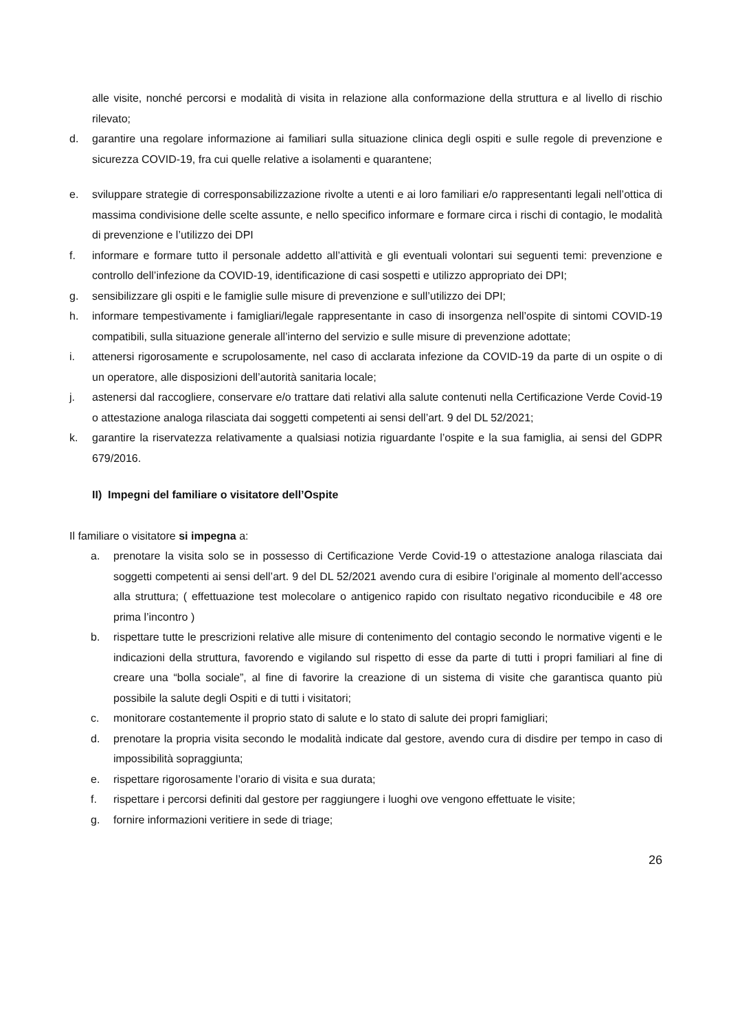alle visite, nonché percorsi e modalità di visita in relazione alla conformazione della struttura e al livello di rischio rilevato;
d. garantire una regolare informazione ai familiari sulla situazione clinica degli ospiti e sulle regole di prevenzione e sicurezza COVID-19, fra cui quelle relative a isolamenti e quarantene;
e. sviluppare strategie di corresponsabilizzazione rivolte a utenti e ai loro familiari e/o rappresentanti legali nell’ottica di massima condivisione delle scelte assunte, e nello specifico informare e formare circa i rischi di contagio, le modalità di prevenzione e l’utilizzo dei DPI
f. informare e formare tutto il personale addetto all’attività e gli eventuali volontari sui seguenti temi: prevenzione e controllo dell’infezione da COVID-19, identificazione di casi sospetti e utilizzo appropriato dei DPI;
g. sensibilizzare gli ospiti e le famiglie sulle misure di prevenzione e sull’utilizzo dei DPI;
h. informare tempestivamente i famigliari/legale rappresentante in caso di insorgenza nell’ospite di sintomi COVID-19 compatibili, sulla situazione generale all’interno del servizio e sulle misure di prevenzione adottate;
i. attenersi rigorosamente e scrupolosamente, nel caso di acclarata infezione da COVID-19 da parte di un ospite o di un operatore, alle disposizioni dell’autorità sanitaria locale;
j. astenersi dal raccogliere, conservare e/o trattare dati relativi alla salute contenuti nella Certificazione Verde Covid-19 o attestazione analoga rilasciata dai soggetti competenti ai sensi dell’art. 9 del DL 52/2021;
k. garantire la riservatezza relativamente a qualsiasi notizia riguardante l’ospite e la sua famiglia, ai sensi del GDPR 679/2016.
II) Impegni del familiare o visitatore dell’Ospite
Il familiare o visitatore si impegna a:
a. prenotare la visita solo se in possesso di Certificazione Verde Covid-19 o attestazione analoga rilasciata dai soggetti competenti ai sensi dell’art. 9 del DL 52/2021 avendo cura di esibire l’originale al momento dell’accesso alla struttura; ( effettuazione test molecolare o antigenico rapido con risultato negativo riconducibile e 48 ore prima l’incontro )
b. rispettare tutte le prescrizioni relative alle misure di contenimento del contagio secondo le normative vigenti e le indicazioni della struttura, favorendo e vigilando sul rispetto di esse da parte di tutti i propri familiari al fine di creare una “bolla sociale”, al fine di favorire la creazione di un sistema di visite che garantisca quanto più possibile la salute degli Ospiti e di tutti i visitatori;
c. monitorare costantemente il proprio stato di salute e lo stato di salute dei propri famigliari;
d. prenotare la propria visita secondo le modalità indicate dal gestore, avendo cura di disdire per tempo in caso di impossibilità sopraggiunta;
e. rispettare rigorosamente l’orario di visita e sua durata;
f. rispettare i percorsi definiti dal gestore per raggiungere i luoghi ove vengono effettuate le visite;
g. fornire informazioni veritiere in sede di triage;
26